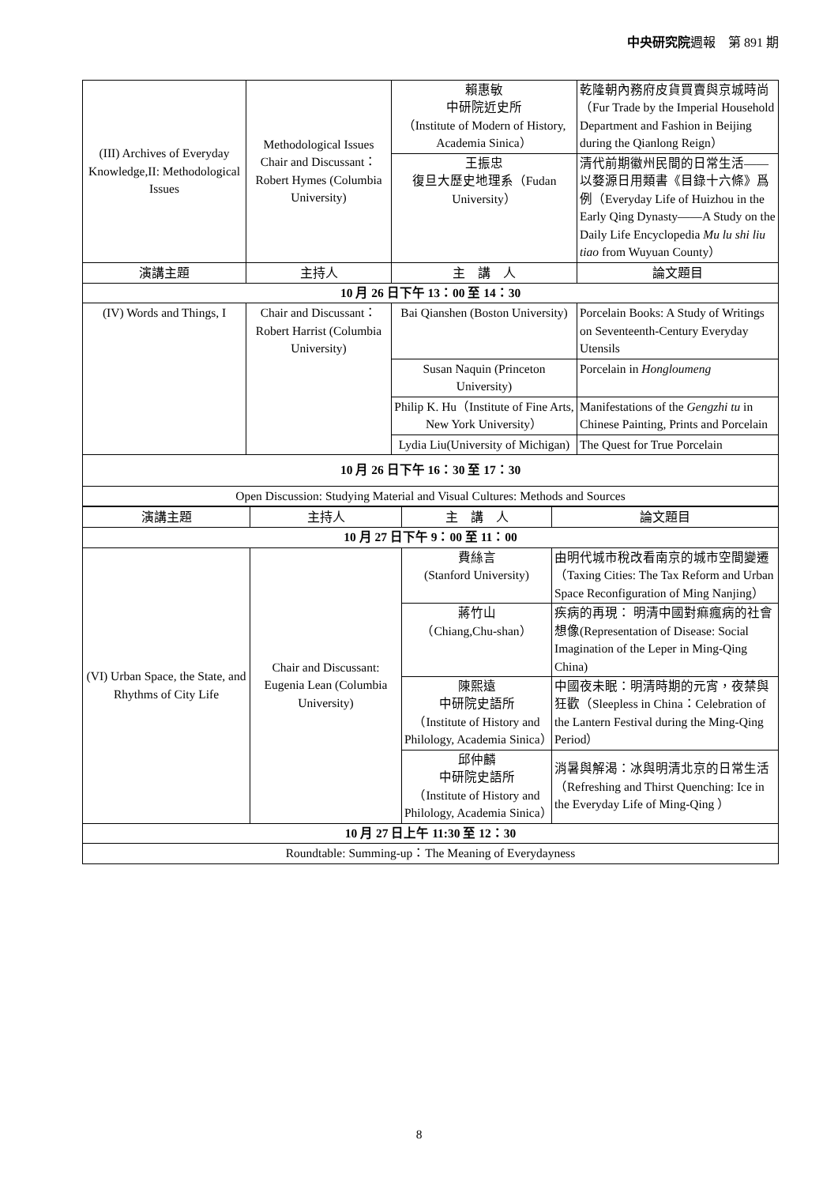中央研究院週報　第 891 期
| (III) Archives of Everyday Knowledge,II: Methodological Issues | Methodological Issues Chair and Discussant：Robert Hymes (Columbia University) | 賴惠敏 中研院近史所 （Institute of Modern of History, Academia Sinica） | 乾隆朝內務府皮貨買賣與京城時尚（Fur Trade by the Imperial Household Department and Fashion in Beijing during the Qianlong Reign） |
| | | 王振忠 復旦大歷史地理系（Fudan University） | 清代前期徽州民間的日常生活——以婺源日用類書《目錄十六條》爲例（Everyday Life of Huizhou in the Early Qing Dynasty——A Study on the Daily Life Encyclopedia Mu lu shi liu tiao from Wuyuan County） |
| 演講主題 | 主持人 | 主 講 人 | 論文題目 |
| 10 月 26 日下午 13：00 至 14：30 | | | |
| (IV) Words and Things, I | Chair and Discussant：Robert Harrist (Columbia University) | Bai Qianshen (Boston University) | Porcelain Books: A Study of Writings on Seventeenth-Century Everyday Utensils |
| | | Susan Naquin (Princeton University) | Porcelain in Hongloumeng |
| | | Philip K. Hu（Institute of Fine Arts, New York University） | Manifestations of the Gengzhi tu in Chinese Painting, Prints and Porcelain |
| | | Lydia Liu(University of Michigan) | The Quest for True Porcelain |
| 10 月 26 日下午 16：30 至 17：30 | | | |
| Open Discussion: Studying Material and Visual Cultures: Methods and Sources | | | |
| 演講主題 | 主持人 | 主 講 人 | 論文題目 |
| --- | --- | --- | --- |
| 10 月 27 日下午 9：00 至 11：00 | | | |
| (VI) Urban Space, the State, and Rhythms of City Life | Chair and Discussant: Eugenia Lean (Columbia University) | 費絲言 (Stanford University) | 由明代城市稅改看南京的城市空間變遷（Taxing Cities: The Tax Reform and Urban Space Reconfiguration of Ming Nanjing） |
| | | 蔣竹山 （Chiang,Chu-shan） | 疾病的再現： 明清中國對痲瘋病的社會想像(Representation of Disease: Social Imagination of the Leper in Ming-Qing China) |
| | | 陳熙遠 中研院史語所 （Institute of History and Philology, Academia Sinica） | 中國夜未眠：明清時期的元宵，夜禁與狂歡（Sleepless in China：Celebration of the Lantern Festival during the Ming-Qing Period） |
| | | 邱仲麟 中研院史語所 （Institute of History and Philology, Academia Sinica） | 消暑與解渴：冰與明清北京的日常生活（Refreshing and Thirst Quenching: Ice in the Everyday Life of Ming-Qing ） |
| 10 月 27 日上午 11:30 至 12：30 | | | |
| Roundtable: Summing-up：The Meaning of Everydayness | | | |
8